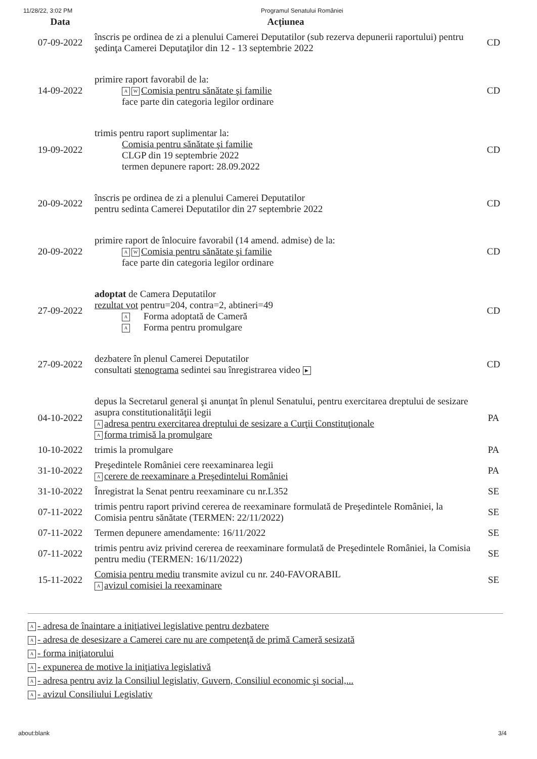11/28/22, 3:02 PM Programul Senatului României
| Data | Acțiunea | |
| --- | --- | --- |
| 07-09-2022 | înscris pe ordinea de zi a plenului Camerei Deputatilor (sub rezerva depunerii raportului) pentru şedinţa Camerei Deputaţilor din 12 - 13 septembrie 2022 | CD |
| 14-09-2022 | primire raport favorabil de la: A W Comisia pentru sănătate şi familie face parte din categoria legilor ordinare | CD |
| 19-09-2022 | trimis pentru raport suplimentar la: Comisia pentru sănătate şi familie CLGP din 19 septembrie 2022 termen depunere raport: 28.09.2022 | CD |
| 20-09-2022 | înscris pe ordinea de zi a plenului Camerei Deputatilor pentru sedinta Camerei Deputatilor din 27 septembrie 2022 | CD |
| 20-09-2022 | primire raport de înlocuire favorabil (14 amend. admise) de la: A W Comisia pentru sănătate şi familie face parte din categoria legilor ordinare | CD |
| 27-09-2022 | adoptat de Camera Deputatilor rezultat vot pentru=204, contra=2, abtineri=49 A Forma adoptată de Cameră A Forma pentru promulgare | CD |
| 27-09-2022 | dezbatere în plenul Camerei Deputatilor consultati stenograma sedintei sau înregistrarea video ▶ | CD |
| 04-10-2022 | depus la Secretarul general şi anunţat în plenul Senatului, pentru exercitarea dreptului de sesizare asupra constitutionalităţii legii A adresa pentru exercitarea dreptului de sesizare a Curţii Constituţionale A forma trimisă la promulgare | PA |
| 10-10-2022 | trimis la promulgare | PA |
| 31-10-2022 | Preşedintele României cere reexaminarea legii A cerere de reexaminare a Preşedintelui României | PA |
| 31-10-2022 | Înregistrat la Senat pentru reexaminare cu nr.L352 | SE |
| 07-11-2022 | trimis pentru raport privind cererea de reexaminare formulată de Preşedintele României, la Comisia pentru sănătate (TERMEN: 22/11/2022) | SE |
| 07-11-2022 | Termen depunere amendamente: 16/11/2022 | SE |
| 07-11-2022 | trimis pentru aviz privind cererea de reexaminare formulată de Preşedintele României, la Comisia pentru mediu (TERMEN: 16/11/2022) | SE |
| 15-11-2022 | Comisia pentru mediu transmite avizul cu nr. 240-FAVORABIL A avizul comisiei la reexaminare | SE |
A - adresa de înaintare a iniţiativei legislative pentru dezbatere
A - adresa de desesizare a Camerei care nu are competenţă de primă Cameră sesizată
A - forma iniţiatorului
A - expunerea de motive la iniţiativa legislativă
A - adresa pentru aviz la Consiliul legislativ, Guvern, Consiliul economic şi social,...
A - avizul Consiliului Legislativ
about:blank 3/4